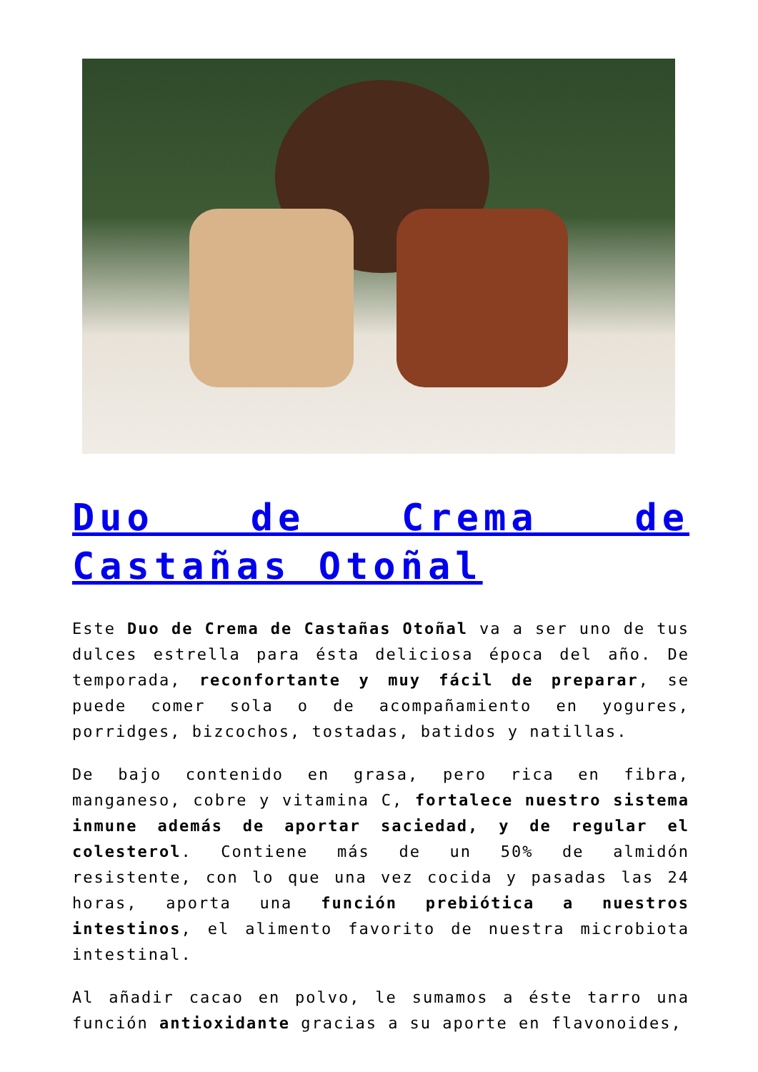Duo de Crema de Castañas Otoñal
Este Duo de Crema de Castañas Otoñal va a ser uno de tus dulces estrella para ésta deliciosa época del año. De temporada, reconfortante y muy fácil de preparar, se puede comer sola o de acompañamiento en yogures, porridges, bizcochos, tostadas, batidos y natillas.
De bajo contenido en grasa, pero rica en fibra, manganeso, cobre y vitamina C, fortalece nuestro sistema inmune además de aportar saciedad, y de regular el colesterol. Contiene más de un 50% de almidón resistente, con lo que una vez cocida y pasadas las 24 horas, aporta una función prebiótica a nuestros intestinos, el alimento favorito de nuestra microbiota intestinal.
Al añadir cacao en polvo, le sumamos a éste tarro una función antioxidante gracias a su aporte en flavonoides,